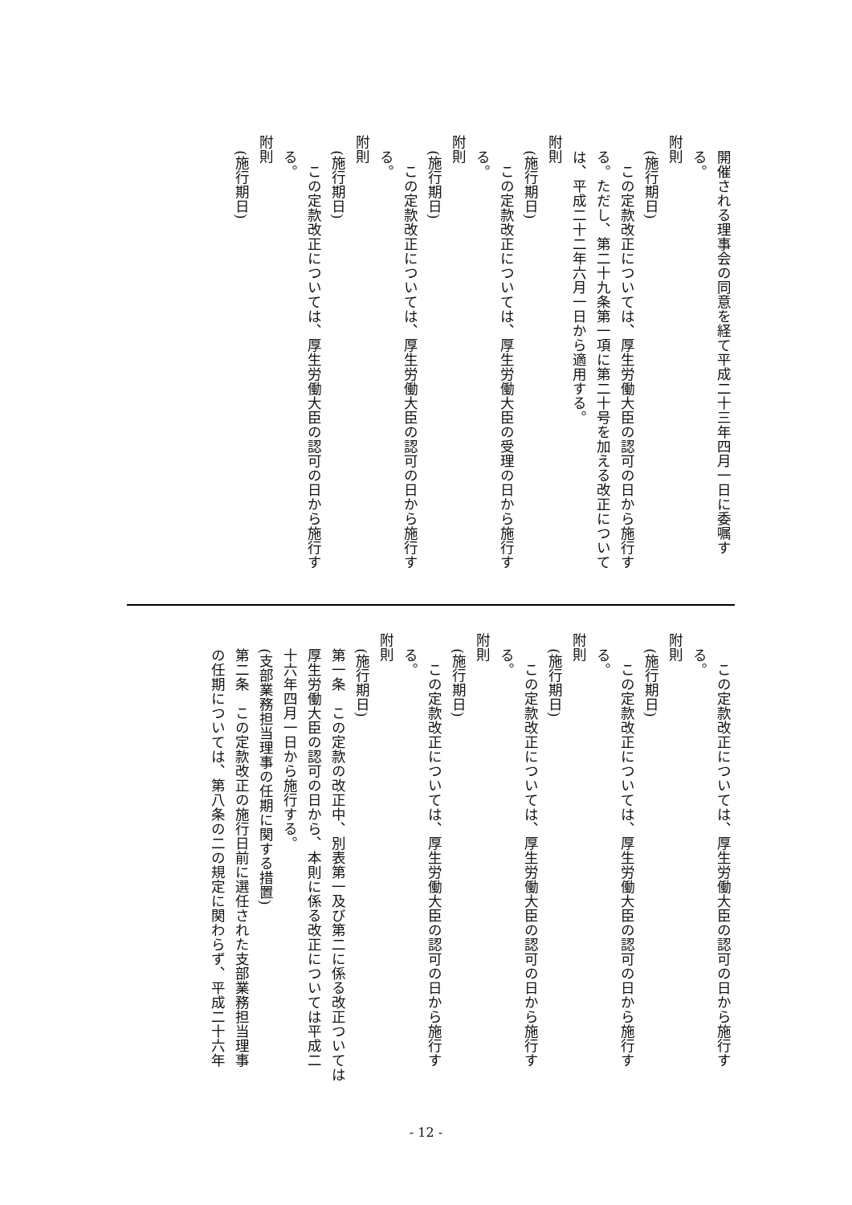開催される理事会の同意を経て平成二十三年四月一日に委嘱す
る。
　附則
(施行期日)
　この定款改正については、厚生労働大臣の認可の日から施行す
る。ただし、第二十九条第一項に第二十号を加える改正について
は、平成二十二年六月一日から適用する。
　附則
(施行期日)
　この定款改正については、厚生労働大臣の受理の日から施行す
る。
　附則
(施行期日)
　この定款改正については、厚生労働大臣の認可の日から施行す
る。
　附則
(施行期日)
　この定款改正については、厚生労働大臣の認可の日から施行す
る。
　附則
(施行期日)
　この定款改正については、厚生労働大臣の認可の日から施行す
る。
　附則
(施行期日)
　この定款改正については、厚生労働大臣の認可の日から施行す
る。
　附則
(施行期日)
　この定款改正については、厚生労働大臣の認可の日から施行す
る。
　附則
(施行期日)
　この定款改正については、厚生労働大臣の認可の日から施行す
る。
　附則
(施行期日)
第一条　この定款の改正中、別表第一及び第二に係る改正ついては
厚生労働大臣の認可の日から、本則に係る改正については平成二
十六年四月一日から施行する。
(支部業務担当理事の任期に関する措置)
第二条　この定款改正の施行日前に選任された支部業務担当理事
の任期については、第八条の二の規定に関わらず、平成二十六年
- 12 -